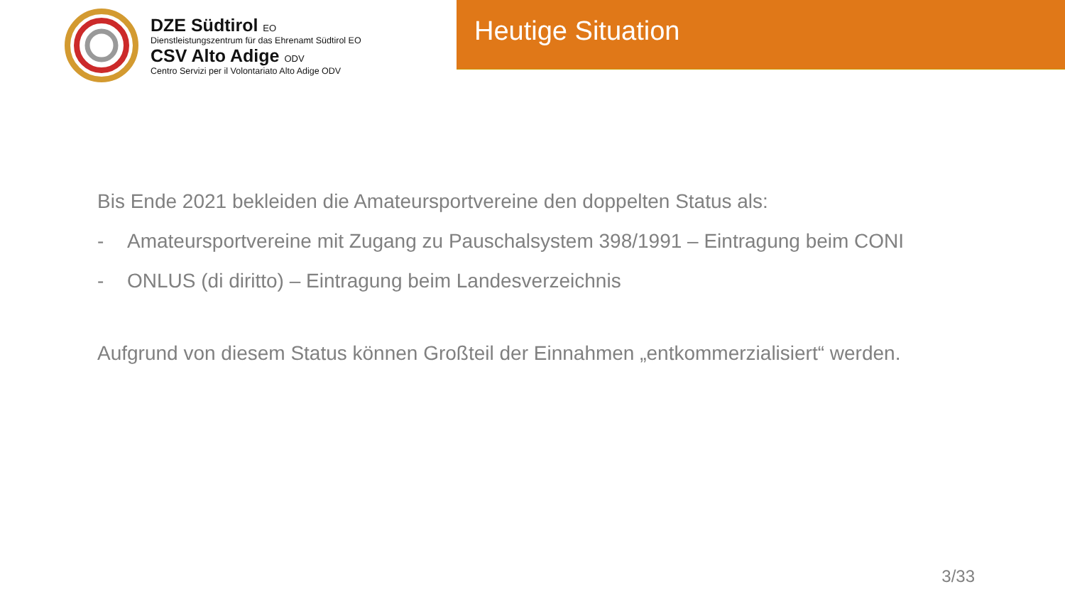DZE Südtirol EO
Dienstleistungszentrum für das Ehrenamt Südtirol EO
CSV Alto Adige ODV
Centro Servizi per il Volontariato Alto Adige ODV
Heutige Situation
Bis Ende 2021 bekleiden die Amateursportvereine den doppelten Status als:
- Amateursportvereine mit Zugang zu Pauschalsystem 398/1991 – Eintragung beim CONI
- ONLUS (di diritto) – Eintragung beim Landesverzeichnis
Aufgrund von diesem Status können Großteil der Einnahmen „entkommerzialisiert“ werden.
3/33